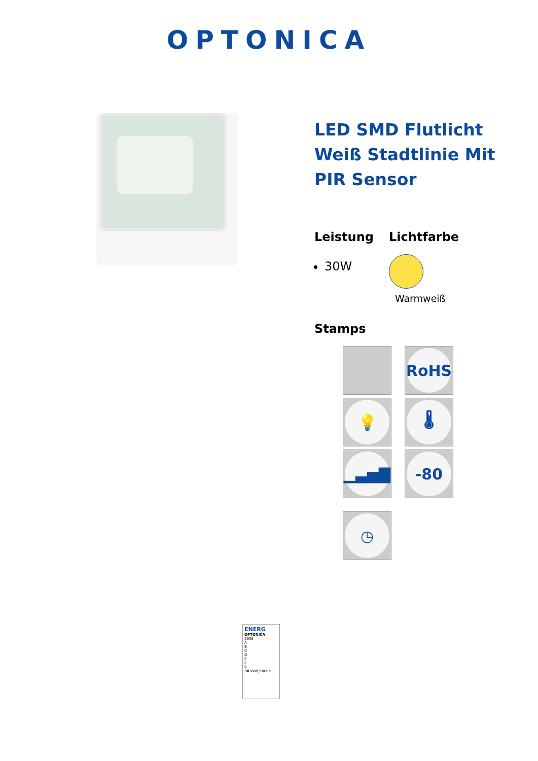OPTONICA
LED SMD Flutlicht Weiß Stadtlinie Mit PIR Sensor
Leistung
30W
Lichtfarbe
Warmweiß
Stamps
RoHS
💡
🌡
▁▃▅▇
-80
◷
ENERG
OPTONICA
5938
A
B
C
D
E
F
G
30 kWh/1000h